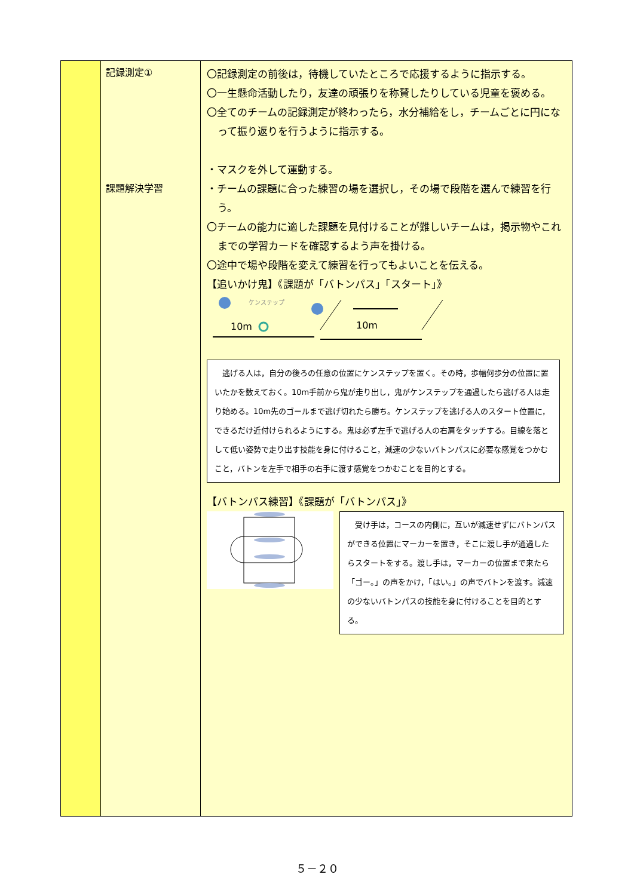| | 記録測定① 課題解決学習 | 〇記録測定の前後は，待機していたところで応援するように指示する。 〇一生懸命活動したり，友達の頑張りを称賛したりしている児童を褒める。 〇全てのチームの記録測定が終わったら，水分補給をし，チームごとに円になって振り返りを行うように指示する。 ・マスクを外して運動する。 ・チームの課題に合った練習の場を選択し，その場で段階を選んで練習を行う。 〇チームの能力に適した課題を見付けることが難しいチームは，掲示物やこれまでの学習カードを確認するよう声を掛ける。 〇途中で場や段階を変えて練習を行ってもよいことを伝える。 【追いかけ鬼】《課題が「バトンパス」「スタート」》 ケンステップ 10m 10m 逃げる人は，自分の後ろの任意の位置にケンステップを置く。その時，歩幅何歩分の位置に置いたかを数えておく。10m手前から鬼が走り出し，鬼がケンステップを通過したら逃げる人は走り始める。10m先のゴールまで逃げ切れたら勝ち。ケンステップを逃げる人のスタート位置に，できるだけ近付けられるようにする。鬼は必ず左手で逃げる人の右肩をタッチする。目線を落として低い姿勢で走り出す技能を身に付けること，減速の少ないバトンパスに必要な感覚をつかむこと，バトンを左手で相手の右手に渡す感覚をつかむことを目的とする。 【バトンパス練習】《課題が「バトンパス」》 受け手は，コースの内側に，互いが減速せずにバトンパスができる位置にマーカーを置き，そこに渡し手が通過したらスタートをする。渡し手は，マーカーの位置まで来たら「ゴー。」の声をかけ，「はい。」の声でバトンを渡す。減速の少ないバトンパスの技能を身に付けることを目的とする。 |
５－２０